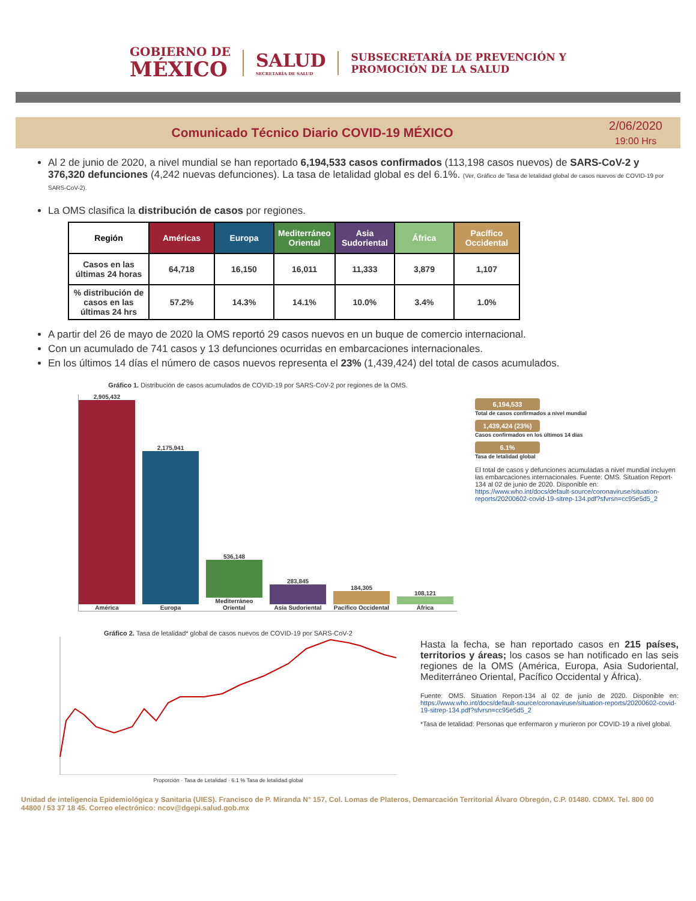GOBIERNO DE
MÉXICO
SALUD
SECRETARÍA DE SALUD
SUBSECRETARÍA DE PREVENCIÓN Y
PROMOCIÓN DE LA SALUD
Comunicado Técnico Diario COVID-19 MÉXICO
2/06/2020
19:00 Hrs
Al 2 de junio de 2020, a nivel mundial se han reportado 6,194,533 casos confirmados (113,198 casos nuevos) de SARS-CoV-2 y 376,320 defunciones (4,242 nuevas defunciones). La tasa de letalidad global es del 6.1%. (Ver, Gráfico de Tasa de letalidad global de casos nuevos de COVID-19 por SARS-CoV-2).
La OMS clasifica la distribución de casos por regiones.
| Región | Américas | Europa | Mediterráneo Oriental | Asia Sudoriental | África | Pacífico Occidental |
| --- | --- | --- | --- | --- | --- | --- |
| Casos en las últimas 24 horas | 64,718 | 16,150 | 16,011 | 11,333 | 3,879 | 1,107 |
| % distribución de casos en las últimas 24 hrs | 57.2% | 14.3% | 14.1% | 10.0% | 3.4% | 1.0% |
A partir del 26 de mayo de 2020 la OMS reportó 29 casos nuevos en un buque de comercio internacional.
Con un acumulado de 741 casos y 13 defunciones ocurridas en embarcaciones internacionales.
En los últimos 14 días el número de casos nuevos representa el 23% (1,439,424) del total de casos acumulados.
Gráfico 1. Distribución de casos acumulados de COVID-19 por SARS-CoV-2 por regiones de la OMS.
2,905,432
América
2,175,941
Europa
536,148
Mediterráneo Oriental
283,845
Asia Sudoriental
184,305
Pacífico Occidental
108,121
África
6,194,533
Total de casos confirmados a nivel mundial
1,439,424 (23%)
Casos confirmados en los últimos 14 días
6.1%
Tasa de letalidad global
El total de casos y defunciones acumuladas a nivel mundial incluyen las embarcaciones internacionales. Fuente: OMS. Situation Report-134 al 02 de junio de 2020. Disponible en: https://www.who.int/docs/default-source/coronaviruse/situation-reports/20200602-covid-19-sitrep-134.pdf?sfvrsn=cc95e5d5_2
Gráfico 2. Tasa de letalidad* global de casos nuevos de COVID-19 por SARS-CoV-2
Proporción · Tasa de Letalidad · 6.1 % Tasa de letalidad global
Hasta la fecha, se han reportado casos en 215 países, territorios y áreas; los casos se han notificado en las seis regiones de la OMS (América, Europa, Asia Sudoriental, Mediterráneo Oriental, Pacífico Occidental y África).
Fuente: OMS. Situation Report-134 al 02 de junio de 2020. Disponible en: https://www.who.int/docs/default-source/coronaviruse/situation-reports/20200602-covid-19-sitrep-134.pdf?sfvrsn=cc95e5d5_2
*Tasa de letalidad: Personas que enfermaron y murieron por COVID-19 a nivel global.
Unidad de inteligencia Epidemiológica y Sanitaria (UIES). Francisco de P. Miranda N° 157, Col. Lomas de Plateros, Demarcación Territorial Álvaro Obregón, C.P. 01480. CDMX. Tel. 800 00 44800 / 53 37 18 45. Correo electrónico: ncov@dgepi.salud.gob.mx